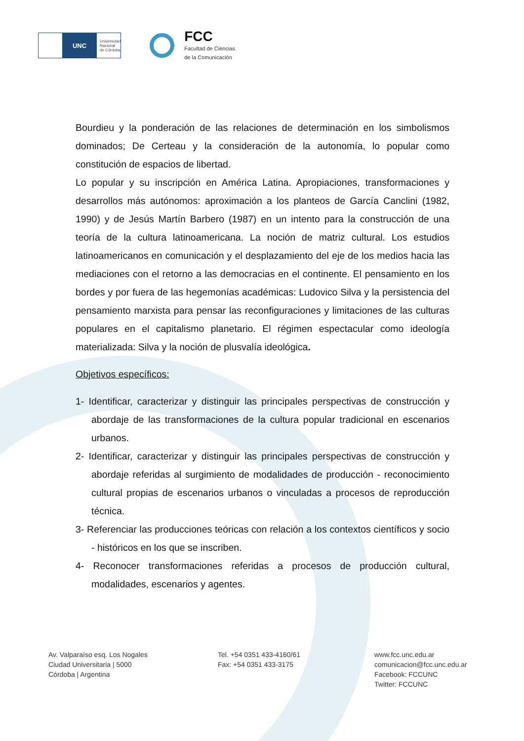UNC
Universidad
Nacional
de Córdoba
FCC
Facultad de Ciencias
de la Comunicación
Bourdieu y la ponderación de las relaciones de determinación en los simbolismos dominados; De Certeau y la consideración de la autonomía, lo popular como constitución de espacios de libertad.
Lo popular y su inscripción en América Latina. Apropiaciones, transformaciones y desarrollos más autónomos: aproximación a los planteos de García Canclini (1982, 1990) y de Jesús Martín Barbero (1987) en un intento para la construcción de una teoría de la cultura latinoamericana. La noción de matriz cultural. Los estudios latinoamericanos en comunicación y el desplazamiento del eje de los medios hacia las mediaciones con el retorno a las democracias en el continente. El pensamiento en los bordes y por fuera de las hegemonías académicas: Ludovico Silva y la persistencia del pensamiento marxista para pensar las reconfiguraciones y limitaciones de las culturas populares en el capitalismo planetario. El régimen espectacular como ideología materializada: Silva y la noción de plusvalía ideológica.
Objetivos específicos:
1- Identificar, caracterizar y distinguir las principales perspectivas de construcción y abordaje de las transformaciones de la cultura popular tradicional en escenarios urbanos.
2- Identificar, caracterizar y distinguir las principales perspectivas de construcción y abordaje referidas al surgimiento de modalidades de producción - reconocimiento cultural propias de escenarios urbanos o vinculadas a procesos de reproducción técnica.
3- Referenciar las producciones teóricas con relación a los contextos científicos y socio - históricos en los que se inscriben.
4- Reconocer transformaciones referidas a procesos de producción cultural, modalidades, escenarios y agentes.
Av. Valparaíso esq. Los Nogales
Ciudad Universitaria | 5000
Córdoba | Argentina
Tel. +54 0351 433-4160/61
Fax: +54 0351 433-3175
www.fcc.unc.edu.ar
comunicacion@fcc.unc.edu.ar
Facebook: FCCUNC
Twitter: FCCUNC